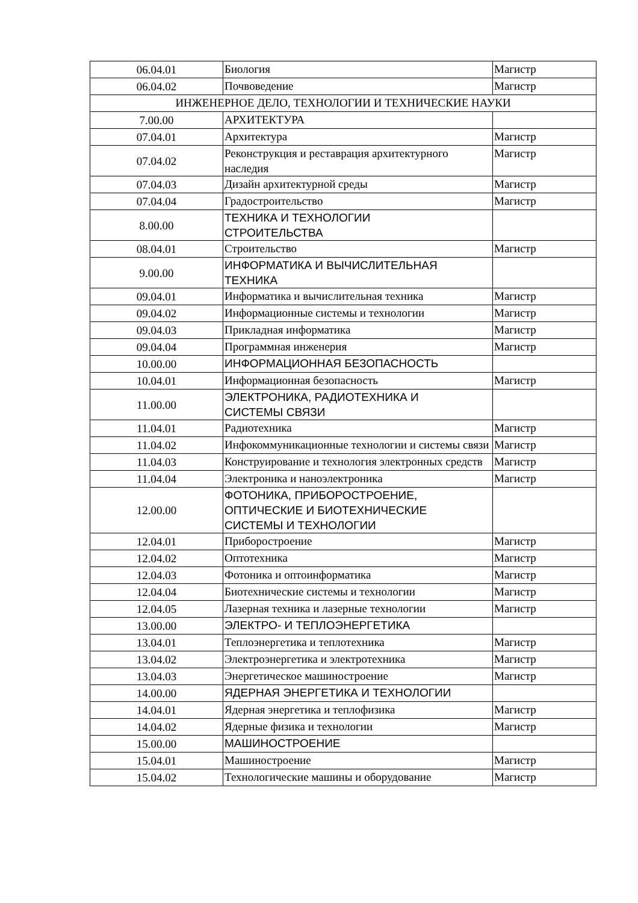| 06.04.01 | Биология | Магистр |
| 06.04.02 | Почвоведение | Магистр |
| ИНЖЕНЕРНОЕ ДЕЛО, ТЕХНОЛОГИИ И ТЕХНИЧЕСКИЕ НАУКИ | | |
| 7.00.00 | АРХИТЕКТУРА | |
| 07.04.01 | Архитектура | Магистр |
| 07.04.02 | Реконструкция и реставрация архитектурного наследия | Магистр |
| 07.04.03 | Дизайн архитектурной среды | Магистр |
| 07.04.04 | Градостроительство | Магистр |
| 8.00.00 | ТЕХНИКА И ТЕХНОЛОГИИ СТРОИТЕЛЬСТВА | |
| 08.04.01 | Строительство | Магистр |
| 9.00.00 | ИНФОРМАТИКА И ВЫЧИСЛИТЕЛЬНАЯ ТЕХНИКА | |
| 09.04.01 | Информатика и вычислительная техника | Магистр |
| 09.04.02 | Информационные системы и технологии | Магистр |
| 09.04.03 | Прикладная информатика | Магистр |
| 09.04.04 | Программная инженерия | Магистр |
| 10.00.00 | ИНФОРМАЦИОННАЯ БЕЗОПАСНОСТЬ | |
| 10.04.01 | Информационная безопасность | Магистр |
| 11.00.00 | ЭЛЕКТРОНИКА, РАДИОТЕХНИКА И СИСТЕМЫ СВЯЗИ | |
| 11.04.01 | Радиотехника | Магистр |
| 11.04.02 | Инфокоммуникационные технологии и системы связи | Магистр |
| 11.04.03 | Конструирование и технология электронных средств | Магистр |
| 11.04.04 | Электроника и наноэлектроника | Магистр |
| 12.00.00 | ФОТОНИКА, ПРИБОРОСТРОЕНИЕ, ОПТИЧЕСКИЕ И БИОТЕХНИЧЕСКИЕ СИСТЕМЫ И ТЕХНОЛОГИИ | |
| 12.04.01 | Приборостроение | Магистр |
| 12.04.02 | Оптотехника | Магистр |
| 12.04.03 | Фотоника и оптоинформатика | Магистр |
| 12.04.04 | Биотехнические системы и технологии | Магистр |
| 12.04.05 | Лазерная техника и лазерные технологии | Магистр |
| 13.00.00 | ЭЛЕКТРО- И ТЕПЛОЭНЕРГЕТИКА | |
| 13.04.01 | Теплоэнергетика и теплотехника | Магистр |
| 13.04.02 | Электроэнергетика и электротехника | Магистр |
| 13.04.03 | Энергетическое машиностроение | Магистр |
| 14.00.00 | ЯДЕРНАЯ ЭНЕРГЕТИКА И ТЕХНОЛОГИИ | |
| 14.04.01 | Ядерная энергетика и теплофизика | Магистр |
| 14.04.02 | Ядерные физика и технологии | Магистр |
| 15.00.00 | МАШИНОСТРОЕНИЕ | |
| 15.04.01 | Машиностроение | Магистр |
| 15.04.02 | Технологические машины и оборудование | Магистр |